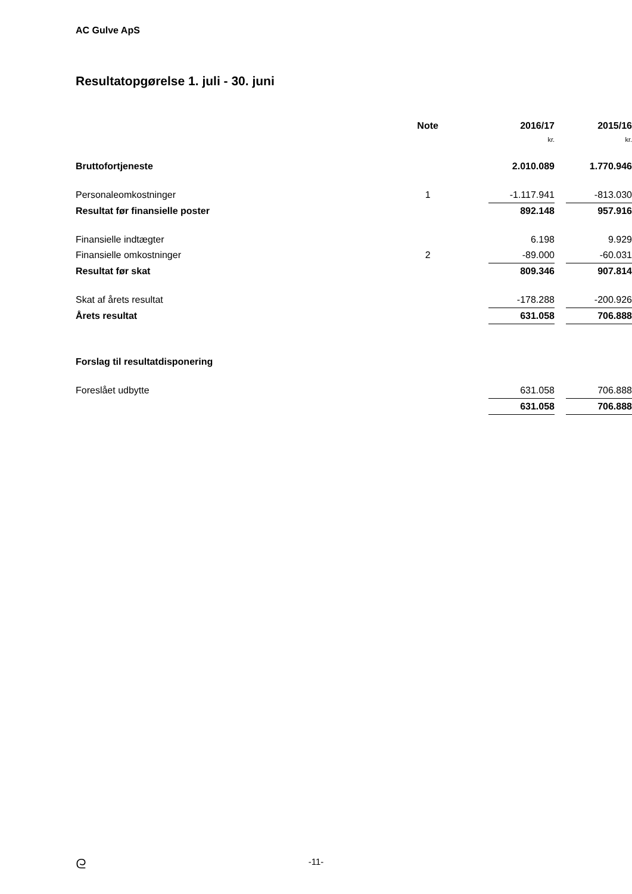AC Gulve ApS
Resultatopgørelse 1. juli - 30. juni
| | Note | 2016/17 | | 2015/16 |
| --- | --- | --- | --- | --- |
| | | kr. | | kr. |
| Bruttofortjeneste | | 2.010.089 | | 1.770.946 |
| Personaleomkostninger | 1 | -1.117.941 | | -813.030 |
| Resultat før finansielle poster | | 892.148 | | 957.916 |
| Finansielle indtægter | | 6.198 | | 9.929 |
| Finansielle omkostninger | 2 | -89.000 | | -60.031 |
| Resultat før skat | | 809.346 | | 907.814 |
| Skat af årets resultat | | -178.288 | | -200.926 |
| Årets resultat | | 631.058 | | 706.888 |
| Forslag til resultatdisponering | | | | |
| Foreslået udbytte | | 631.058 | | 706.888 |
| | | 631.058 | | 706.888 |
ᘓ
-11-